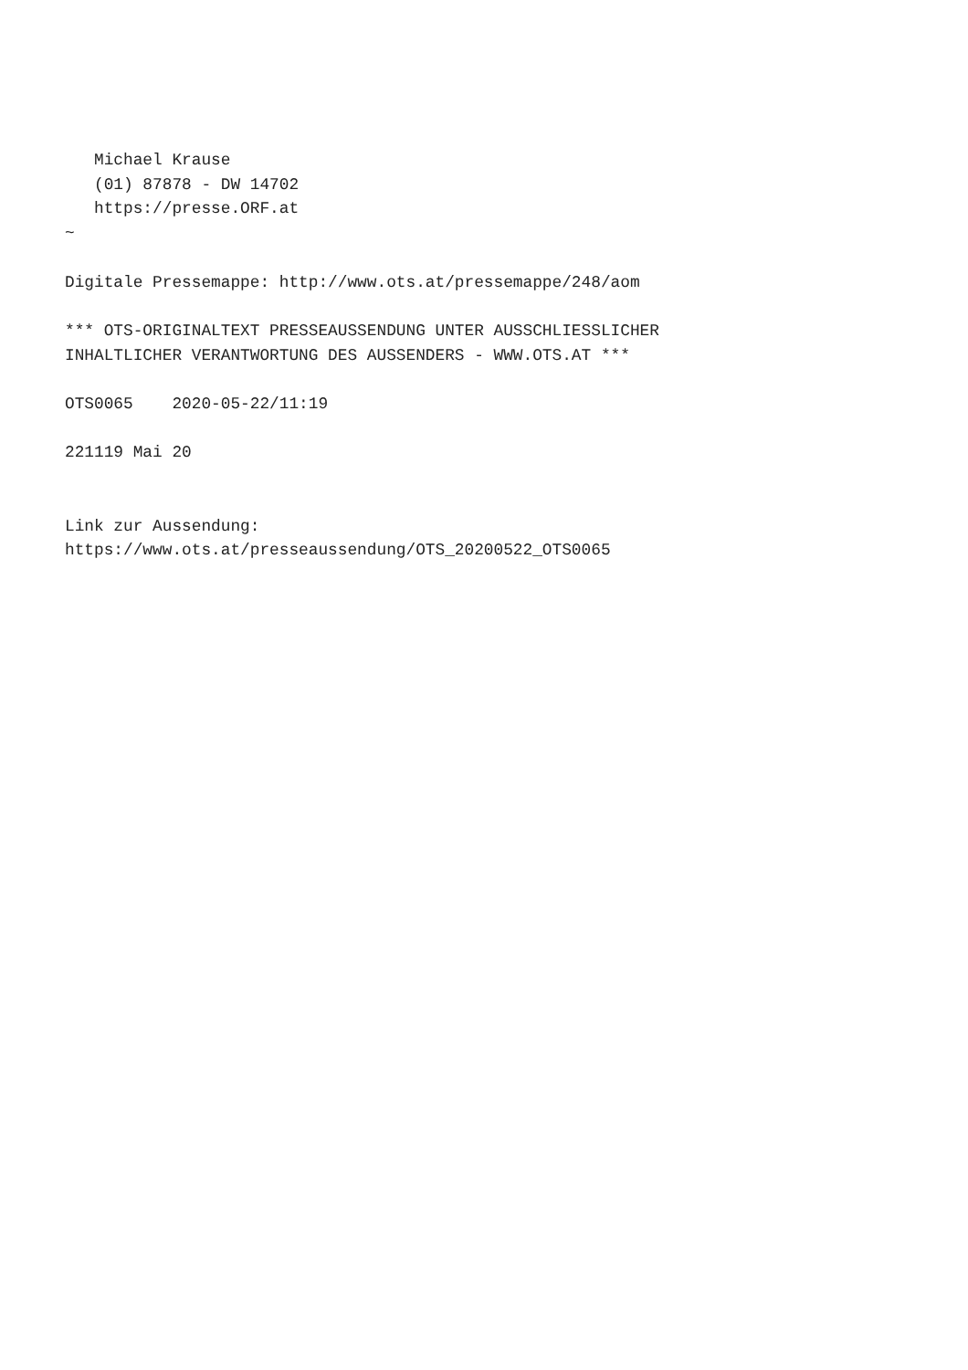Michael Krause
   (01) 87878 - DW 14702
   https://presse.ORF.at
~

Digitale Pressemappe: http://www.ots.at/pressemappe/248/aom

*** OTS-ORIGINALTEXT PRESSEAUSSENDUNG UNTER AUSSCHLIESSLICHER
INHALTLICHER VERANTWORTUNG DES AUSSENDERS - WWW.OTS.AT ***

OTS0065    2020-05-22/11:19

221119 Mai 20


Link zur Aussendung:
https://www.ots.at/presseaussendung/OTS_20200522_OTS0065